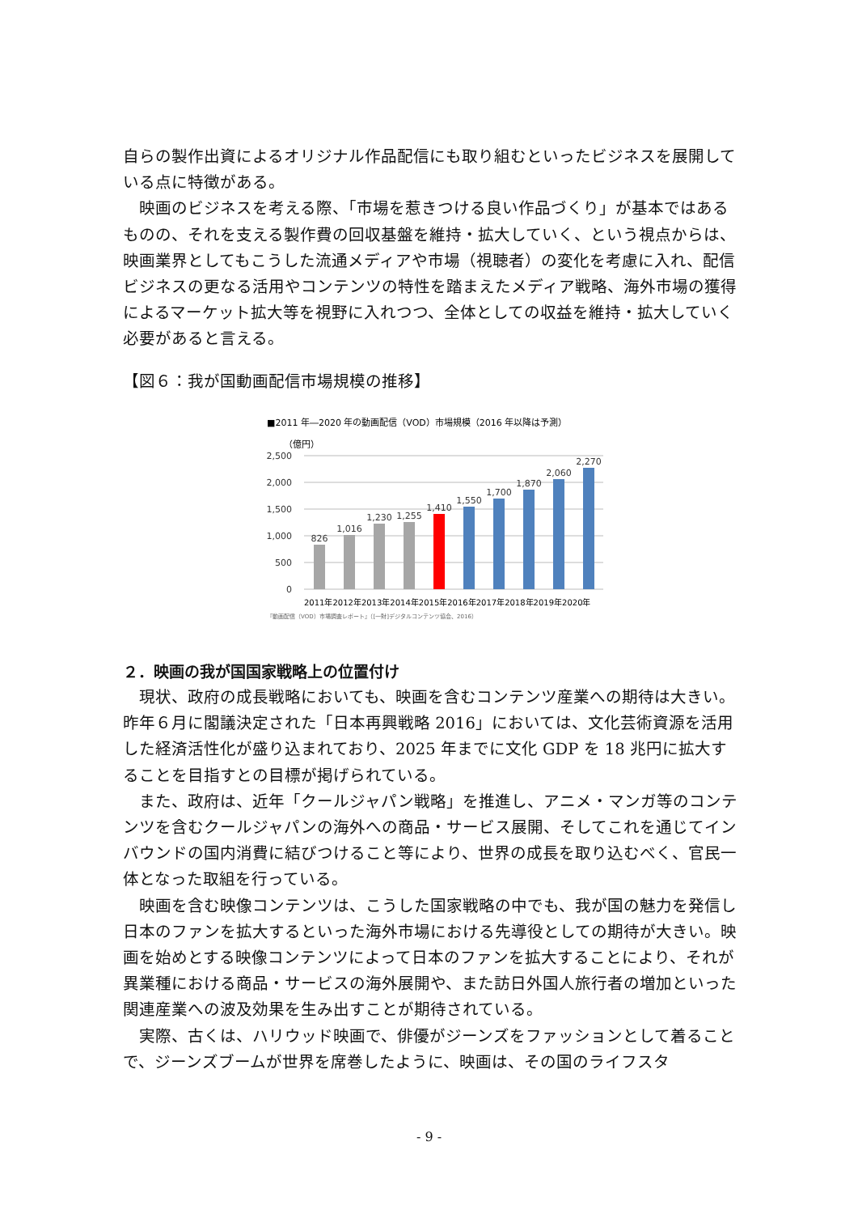自らの製作出資によるオリジナル作品配信にも取り組むといったビジネスを展開している点に特徴がある。
映画のビジネスを考える際、「市場を惹きつける良い作品づくり」が基本ではあるものの、それを支える製作費の回収基盤を維持・拡大していく、という視点からは、映画業界としてもこうした流通メディアや市場（視聴者）の変化を考慮に入れ、配信ビジネスの更なる活用やコンテンツの特性を踏まえたメディア戦略、海外市場の獲得によるマーケット拡大等を視野に入れつつ、全体としての収益を維持・拡大していく必要があると言える。
【図６：我が国動画配信市場規模の推移】
■2011 年―2020 年の動画配信（VOD）市場規模（2016 年以降は予測）
（億円）
2,500
2,000
1,500
1,000
500
0
826
1,016
1,230
1,255
1,410
1,550
1,700
1,870
2,060
2,270
2011年2012年2013年2014年2015年2016年2017年2018年2019年2020年
『動画配信（VOD）市場調査レポート』（[一財]デジタルコンテンツ協会、2016）
２．映画の我が国国家戦略上の位置付け
現状、政府の成長戦略においても、映画を含むコンテンツ産業への期待は大きい。昨年６月に閣議決定された「日本再興戦略 2016」においては、文化芸術資源を活用した経済活性化が盛り込まれており、2025 年までに文化 GDP を 18 兆円に拡大することを目指すとの目標が掲げられている。
また、政府は、近年「クールジャパン戦略」を推進し、アニメ・マンガ等のコンテンツを含むクールジャパンの海外への商品・サービス展開、そしてこれを通じてインバウンドの国内消費に結びつけること等により、世界の成長を取り込むべく、官民一体となった取組を行っている。
映画を含む映像コンテンツは、こうした国家戦略の中でも、我が国の魅力を発信し日本のファンを拡大するといった海外市場における先導役としての期待が大きい。映画を始めとする映像コンテンツによって日本のファンを拡大することにより、それが異業種における商品・サービスの海外展開や、また訪日外国人旅行者の増加といった関連産業への波及効果を生み出すことが期待されている。
実際、古くは、ハリウッド映画で、俳優がジーンズをファッションとして着ることで、ジーンズブームが世界を席巻したように、映画は、その国のライフスタ
- 9 -